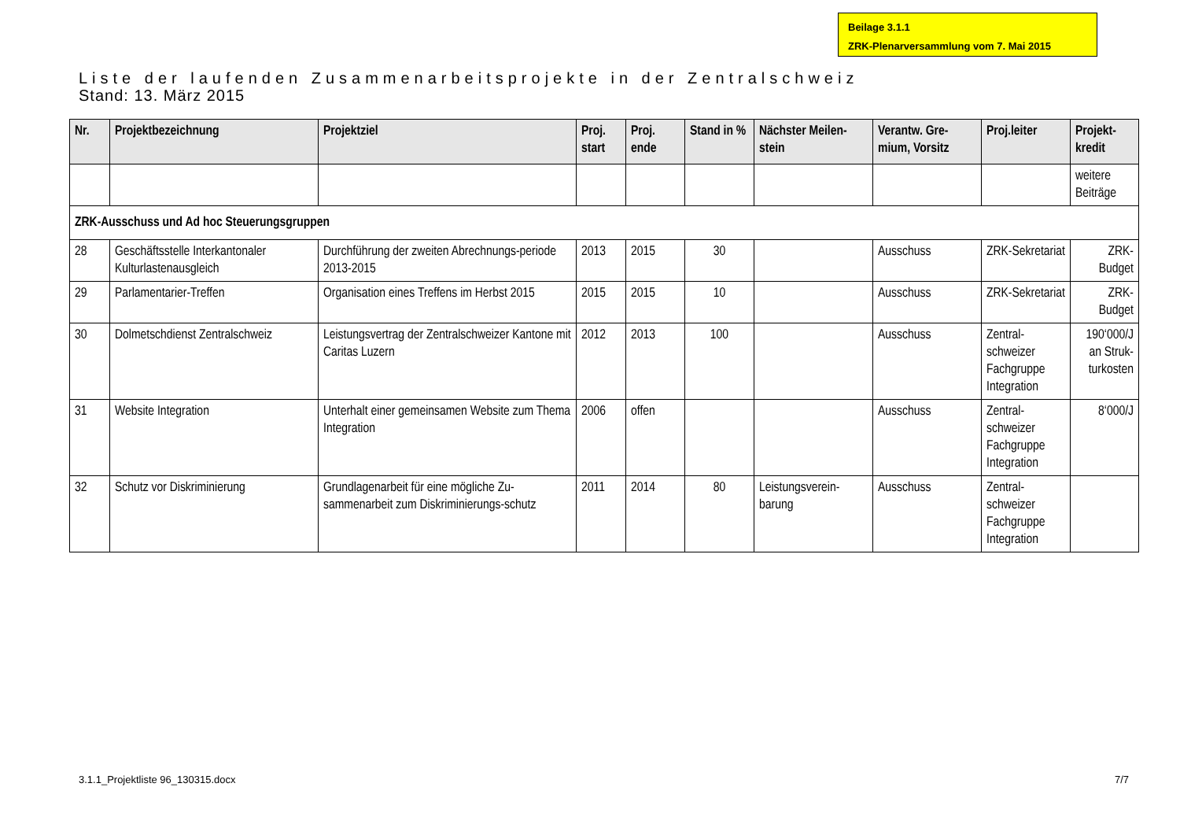Beilage 3.1.1
ZRK-Plenarversammlung vom 7. Mai 2015
Liste der laufenden Zusammenarbeitsprojekte in der Zentralschweiz
Stand: 13. März 2015
| Nr. | Projektbezeichnung | Projektziel | Proj. start | Proj. ende | Stand in % | Nächster Meilen-stein | Verantw. Gre-mium, Vorsitz | Proj.leiter | Projekt-kredit |
| --- | --- | --- | --- | --- | --- | --- | --- | --- | --- |
| | | | | | | | | | weitere Beiträge |
| ZRK-Ausschuss und Ad hoc Steuerungsgruppen | | | | | | | | | |
| 28 | Geschäftsstelle Interkantonaler Kulturlastenausgleich | Durchführung der zweiten Abrechnungs-periode 2013-2015 | 2013 | 2015 | 30 | | Ausschuss | ZRK-Sekretariat | ZRK-Budget |
| 29 | Parlamentarier-Treffen | Organisation eines Treffens im Herbst 2015 | 2015 | 2015 | 10 | | Ausschuss | ZRK-Sekretariat | ZRK-Budget |
| 30 | Dolmetschdienst Zentralschweiz | Leistungsvertrag der Zentralschweizer Kantone mit Caritas Luzern | 2012 | 2013 | 100 | | Ausschuss | Zentral-schweizer Fachgruppe Integration | 190‘000/J an Struk-turkosten |
| 31 | Website Integration | Unterhalt einer gemeinsamen Website zum Thema Integration | 2006 | offen | | | Ausschuss | Zentral-schweizer Fachgruppe Integration | 8‘000/J |
| 32 | Schutz vor Diskriminierung | Grundlagenarbeit für eine mögliche Zu-sammenarbeit zum Diskriminierungs-schutz | 2011 | 2014 | 80 | Leistungsverein-barung | Ausschuss | Zentral-schweizer Fachgruppe Integration | |
3.1.1_Projektliste 96_130315.docx 7/7